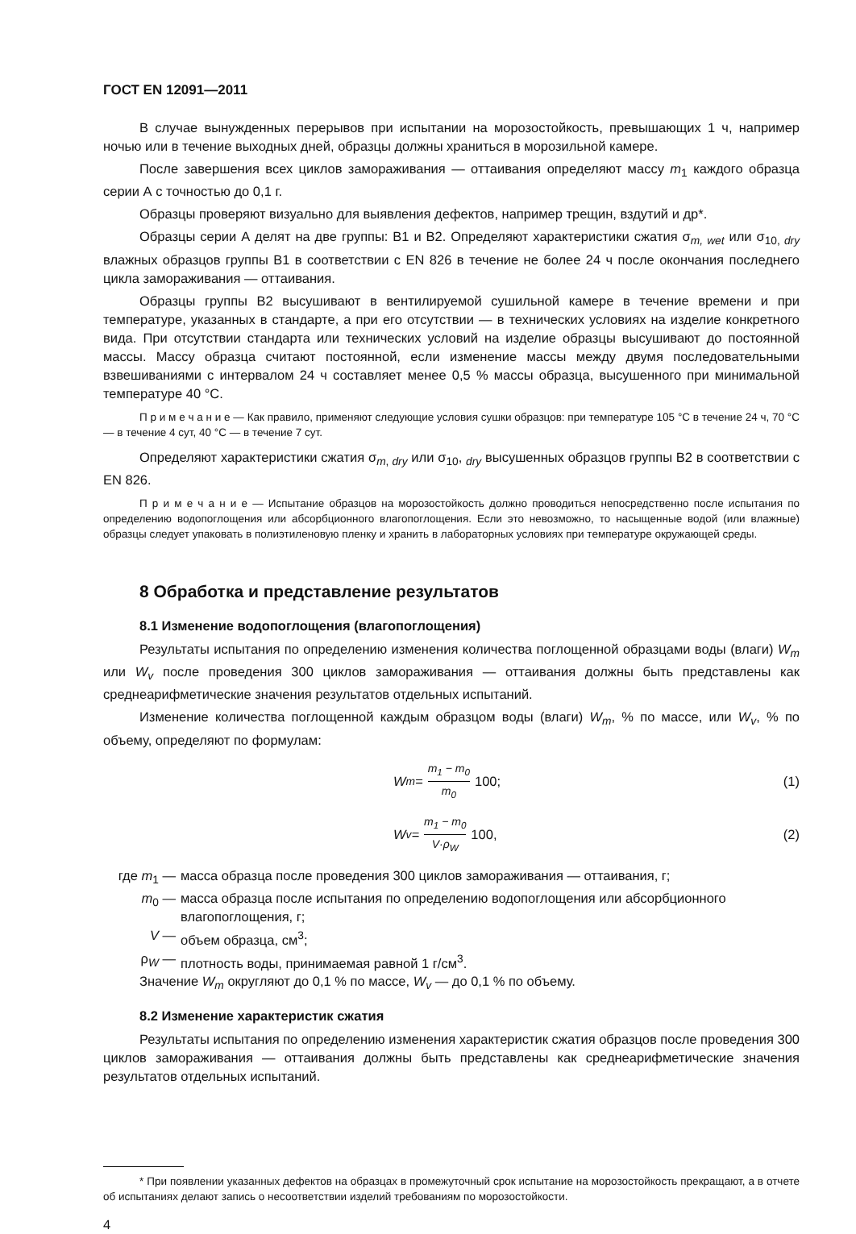ГОСТ EN 12091—2011
В случае вынужденных перерывов при испытании на морозостойкость, превышающих 1 ч, например ночью или в течение выходных дней, образцы должны храниться в морозильной камере.
После завершения всех циклов замораживания — оттаивания определяют массу m<sub>1</sub> каждого образца серии А с точностью до 0,1 г.
Образцы проверяют визуально для выявления дефектов, например трещин, вздутий и др*.
Образцы серии А делят на две группы: В1 и В2. Определяют характеристики сжатия σ<sub>m, wet</sub> или σ<sub>10, dry</sub> влажных образцов группы В1 в соответствии с EN 826 в течение не более 24 ч после окончания последнего цикла замораживания — оттаивания.
Образцы группы В2 высушивают в вентилируемой сушильной камере в течение времени и при температуре, указанных в стандарте, а при его отсутствии — в технических условиях на изделие конкретного вида. При отсутствии стандарта или технических условий на изделие образцы высушивают до постоянной массы. Массу образца считают постоянной, если изменение массы между двумя последовательными взвешиваниями с интервалом 24 ч составляет менее 0,5 % массы образца, высушенного при минимальной температуре 40 °С.
П р и м е ч а н и е — Как правило, применяют следующие условия сушки образцов: при температуре 105 °С в течение 24 ч, 70 °С — в течение 4 сут, 40 °С — в течение 7 сут.
Определяют характеристики сжатия σ<sub>m, dry</sub> или σ<sub>10</sub>, <sub>dry</sub> высушенных образцов группы В2 в соответствии с EN 826.
П р и м е ч а н и е — Испытание образцов на морозостойкость должно проводиться непосредственно после испытания по определению водопоглощения или абсорбционного влагопоглощения. Если это невозможно, то насыщенные водой (или влажные) образцы следует упаковать в полиэтиленовую пленку и хранить в лабораторных условиях при температуре окружающей среды.
8 Обработка и представление результатов
8.1 Изменение водопоглощения (влагопоглощения)
Результаты испытания по определению изменения количества поглощенной образцами воды (влаги) W<sub>m</sub> или W<sub>v</sub> после проведения 300 циклов замораживания — оттаивания должны быть представлены как среднеарифметические значения результатов отдельных испытаний.
Изменение количества поглощенной каждым образцом воды (влаги) W<sub>m</sub>, % по массе, или W<sub>v</sub>, % по объему, определяют по формулам:
W<sub>m</sub> = m<sub>1</sub> − m<sub>0</sub> m<sub>0</sub> 100; (1)
W<sub>v</sub> = m<sub>1</sub> − m<sub>0</sub> V·ρ<sub>W</sub> 100, (2)
где m<sub>1</sub> —
масса образца после проведения 300 циклов замораживания — оттаивания, г;
m<sub>0</sub> —
масса образца после испытания по определению водопоглощения или абсорбционного влагопоглощения, г;
V —
объем образца, см<sup>3</sup>;
ρ<sub>W</sub> —
плотность воды, принимаемая равной 1 г/см<sup>3</sup>.
Значение W<sub>m</sub> округляют до 0,1 % по массе, W<sub>v</sub> — до 0,1 % по объему.
8.2 Изменение характеристик сжатия
Результаты испытания по определению изменения характеристик сжатия образцов после проведения 300 циклов замораживания — оттаивания должны быть представлены как среднеарифметические значения результатов отдельных испытаний.
* При появлении указанных дефектов на образцах в промежуточный срок испытание на морозостойкость прекращают, а в отчете об испытаниях делают запись о несоответствии изделий требованиям по морозостойкости.
4